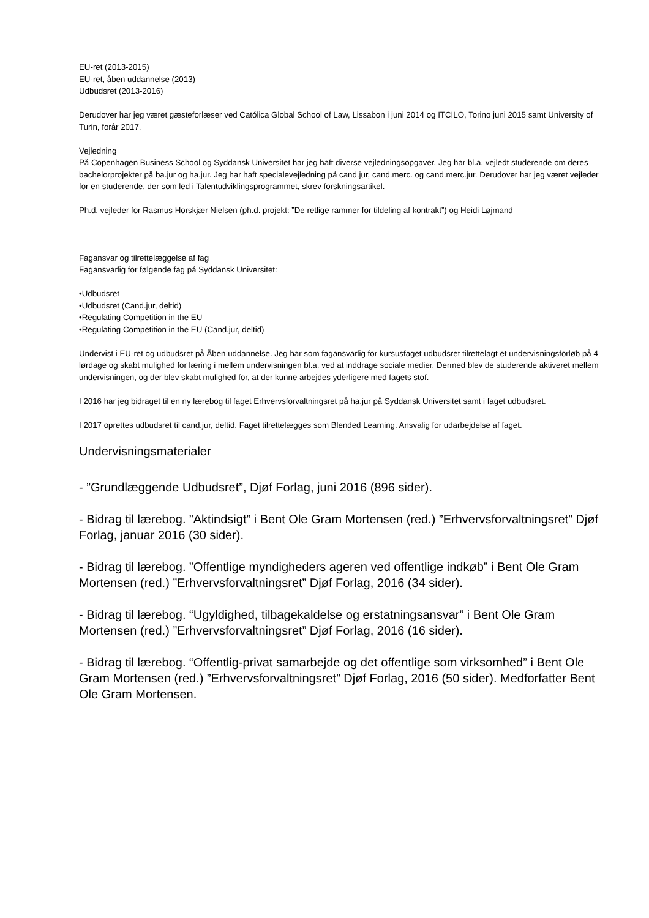EU-ret (2013-2015)
EU-ret, åben uddannelse (2013)
Udbudsret (2013-2016)
Derudover har jeg været gæsteforlæser ved Católica Global School of Law, Lissabon i juni 2014 og ITCILO, Torino juni 2015 samt University of Turin, forår 2017.
Vejledning
På Copenhagen Business School og Syddansk Universitet har jeg haft diverse vejledningsopgaver. Jeg har bl.a. vejledt studerende om deres bachelorprojekter på ba.jur og ha.jur. Jeg har haft specialevejledning på cand.jur, cand.merc. og cand.merc.jur. Derudover har jeg været vejleder for en studerende, der som led i Talentudviklingsprogrammet, skrev forskningsartikel.
Ph.d. vejleder for Rasmus Horskjær Nielsen (ph.d. projekt: ”De retlige rammer for tildeling af kontrakt”) og Heidi Løjmand
Fagansvar og tilrettelæggelse af fag
Fagansvarlig for følgende fag på Syddansk Universitet:
•Udbudsret
•Udbudsret (Cand.jur, deltid)
•Regulating Competition in the EU
•Regulating Competition in the EU (Cand.jur, deltid)
Undervist i EU-ret og udbudsret på Åben uddannelse. Jeg har som fagansvarlig for kursusfaget udbudsret tilrettelagt et undervisningsforløb på 4 lørdage og skabt mulighed for læring i mellem undervisningen bl.a. ved at inddrage sociale medier. Dermed blev de studerende aktiveret mellem undervisningen, og der blev skabt mulighed for, at der kunne arbejdes yderligere med fagets stof.
I 2016 har jeg bidraget til en ny lærebog til faget Erhvervsforvaltningsret på ha.jur på Syddansk Universitet samt i faget udbudsret.
I 2017 oprettes udbudsret til cand.jur, deltid. Faget tilrettelægges som Blended Learning. Ansvalig for udarbejdelse af faget.
Undervisningsmaterialer
- ”Grundlæggende Udbudsret”, Djøf Forlag, juni 2016 (896 sider).
- Bidrag til lærebog. ”Aktindsigt” i Bent Ole Gram Mortensen (red.) ”Erhvervsforvaltningsret” Djøf Forlag, januar 2016 (30 sider).
- Bidrag til lærebog. ”Offentlige myndigheders ageren ved offentlige indkøb” i Bent Ole Gram Mortensen (red.) ”Erhvervsforvaltningsret” Djøf Forlag, 2016 (34 sider).
- Bidrag til lærebog. “Ugyldighed, tilbagekaldelse og erstatningsansvar” i Bent Ole Gram Mortensen (red.) ”Erhvervsforvaltningsret” Djøf Forlag, 2016 (16 sider).
- Bidrag til lærebog. “Offentlig-privat samarbejde og det offentlige som virksomhed” i Bent Ole Gram Mortensen (red.) ”Erhvervsforvaltningsret” Djøf Forlag, 2016 (50 sider). Medforfatter Bent Ole Gram Mortensen.